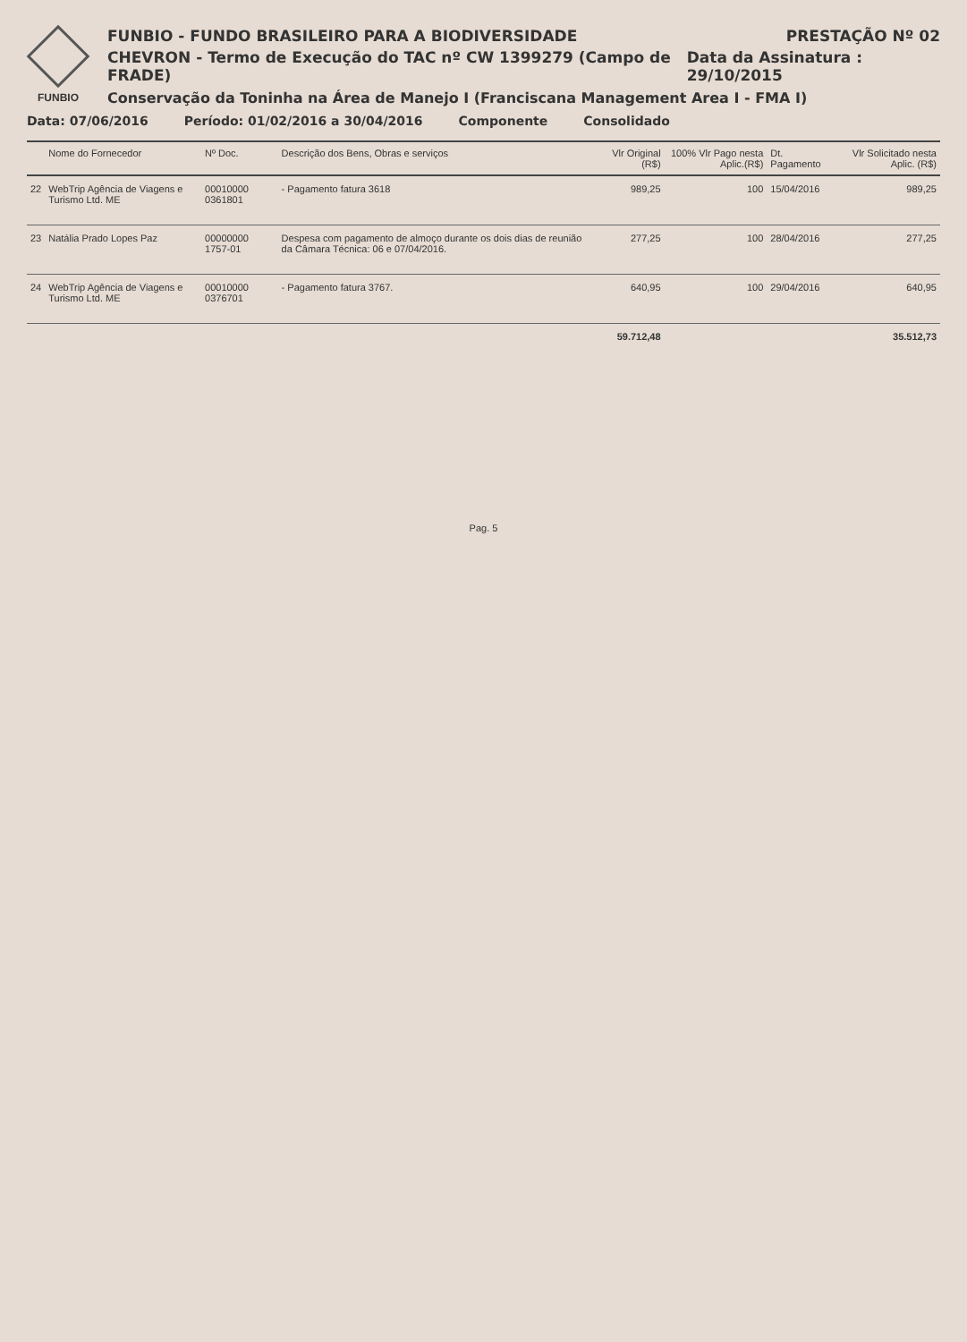FUNBIO
FUNBIO - FUNDO BRASILEIRO PARA A BIODIVERSIDADE PRESTAÇÃO Nº 02
CHEVRON - Termo de Execução do TAC nº CW 1399279 (Campo de FRADE) Data da Assinatura : 29/10/2015
Conservação da Toninha na Área de Manejo I (Franciscana Management Area I - FMA I)
Data: 07/06/2016 Período: 01/02/2016 a 30/04/2016 Componente Consolidado
| | Nome do Fornecedor | Nº Doc. | Descrição dos Bens, Obras e serviços | Vlr Original (R$) | 100% Vlr Pago nesta Aplic.(R$) | Dt. Pagamento | Vlr Solicitado nesta Aplic. (R$) |
| --- | --- | --- | --- | --- | --- | --- | --- |
| 22 | WebTrip Agência de Viagens e Turismo Ltd. ME | 00010000 0361801 | - Pagamento fatura 3618 | 989,25 | 100 | 15/04/2016 | 989,25 |
| 23 | Natália Prado Lopes Paz | 00000000 1757-01 | Despesa com pagamento de almoço durante os dois dias de reunião da Câmara Técnica: 06 e 07/04/2016. | 277,25 | 100 | 28/04/2016 | 277,25 |
| 24 | WebTrip Agência de Viagens e Turismo Ltd. ME | 00010000 0376701 | - Pagamento fatura 3767. | 640,95 | 100 | 29/04/2016 | 640,95 |
| | | | | 59.712,48 | | | 35.512,73 |
Pag. 5